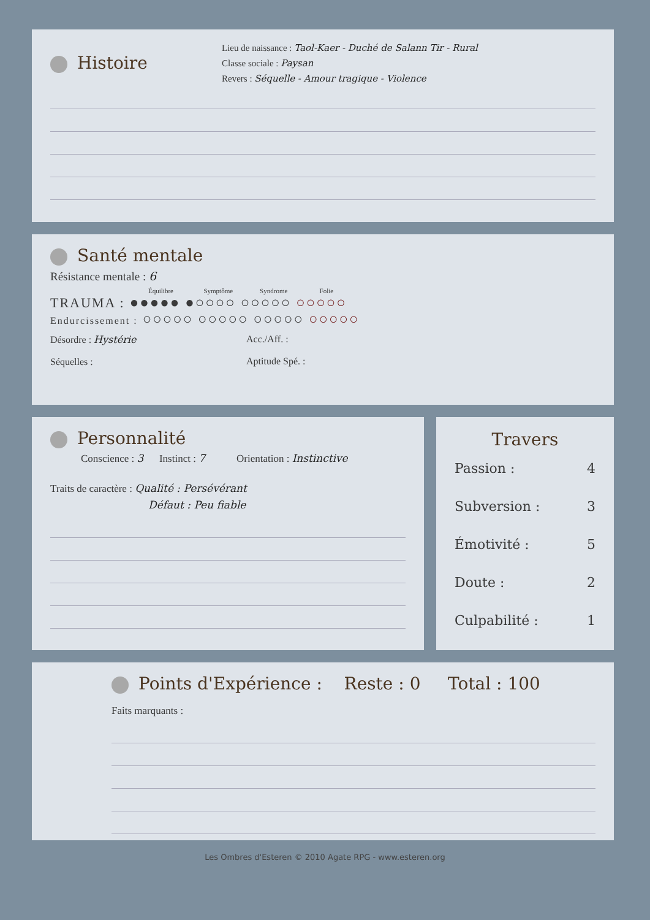Histoire
Lieu de naissance : Taol-Kaer - Duché de Salann Tir - Rural
Classe sociale : Paysan
Revers : Séquelle - Amour tragique - Violence
Santé mentale
Résistance mentale : 6
Équilibre Symptôme Syndrome Folie
TRAUMA : ●●●●● ●○○○○ ○○○○○ ○○○○○
Endurcissement : ○○○○○ ○○○○○ ○○○○○ ○○○○○
Désordre : Hystérie
Séquelles :
Acc./Aff. :
Aptitude Spé. :
Personnalité
Conscience : 3 Instinct : 7 Orientation : Instinctive
Traits de caractère : Qualité : Persévérant
Défaut : Peu fiable
Travers
Passion : 4
Subversion : 3
Émotivité : 5
Doute : 2
Culpabilité : 1
Points d'Expérience : Reste : 0 Total : 100
Faits marquants :
Les Ombres d'Esteren © 2010 Agate RPG - www.esteren.org